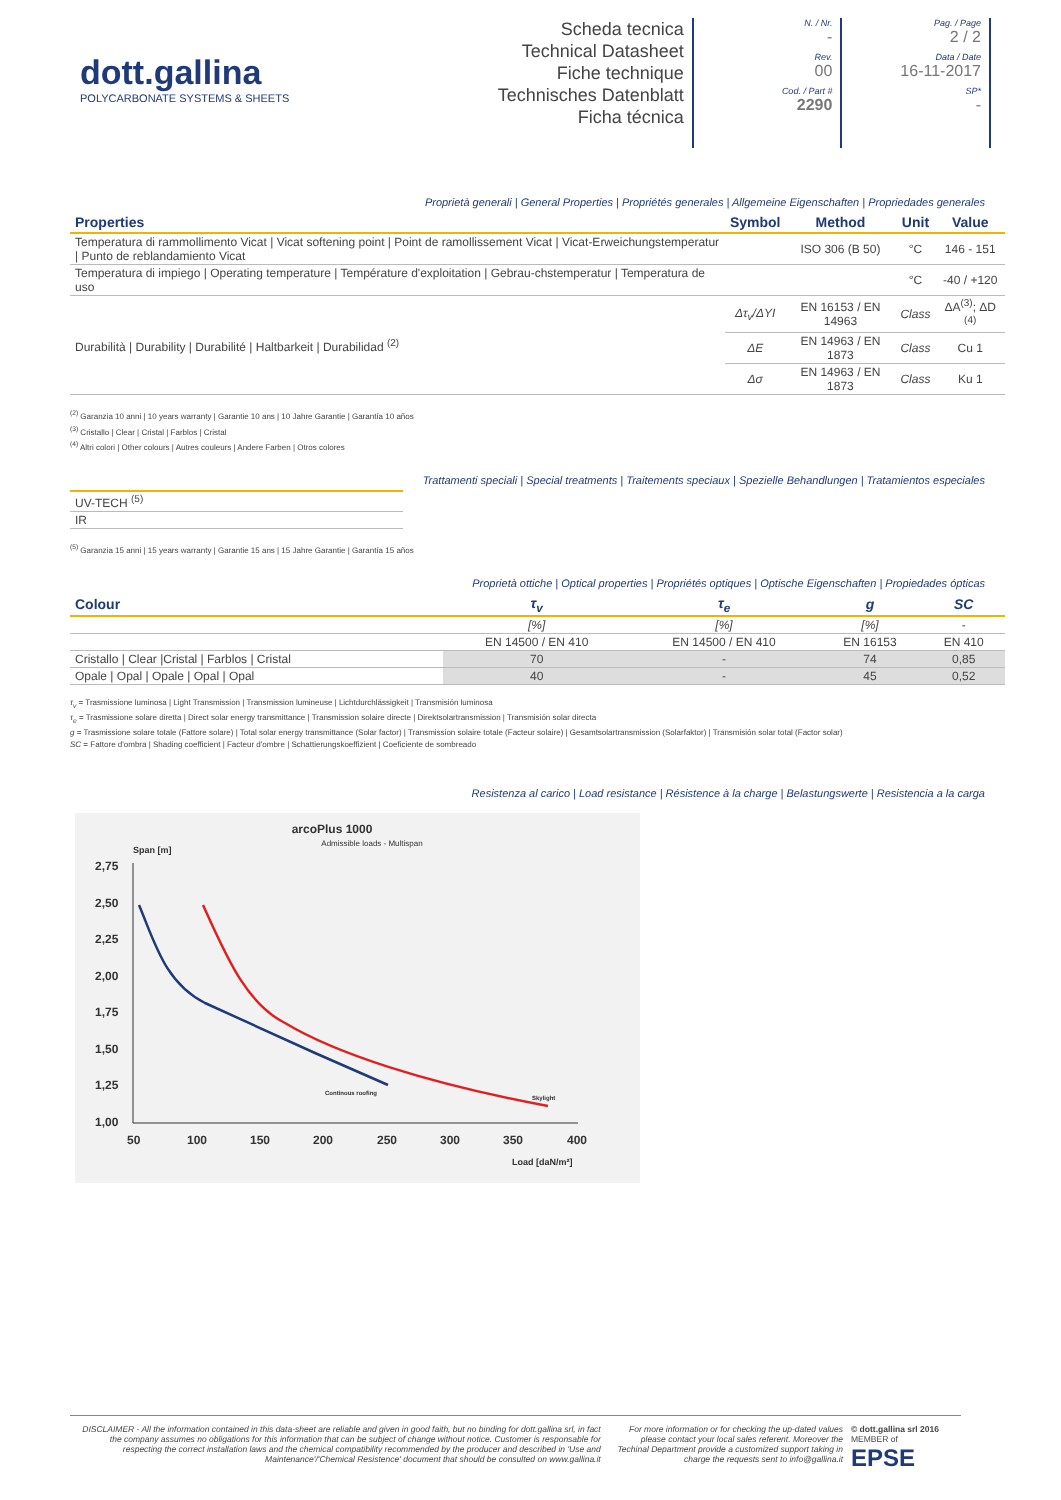dott.gallina
POLYCARBONATE SYSTEMS & SHEETS
Scheda tecnica
Technical Datasheet
Fiche technique
Technisches Datenblatt
Ficha técnica
N. / Nr.
-
Rev.
00
Cod. / Part #
2290
Pag. / Page
2 / 2
Data / Date
16-11-2017
SP*
-
Proprietà generali | General Properties | Propriétés generales | Allgemeine Eigenschaften | Propriedades generales
| Properties | Symbol | Method | Unit | Value |
| --- | --- | --- | --- | --- |
| Temperatura di rammollimento Vicat / Vicat softening point / Point de ramollissement Vicat / Vicat-Erweichungstemperatur / Punto de reblandamiento Vicat | | ISO 306 (B 50) | °C | 146 - 151 |
| Temperatura di impiego / Operating temperature / Température d'exploitation / Gebrau-chstemperatur / Temperatura de uso | | | °C | -40 / +120 |
| Durabilità / Durability / Durabilité / Haltbarkeit / Durabilidad <sup>(2)</sup> | Δτ<sub>v</sub>/ΔYI | EN 16153 / EN 14963 | Class | ΔA<sup>(3)</sup>; ΔD <sup>(4)</sup> |
| | ΔE | EN 14963 / EN 1873 | Class | Cu 1 |
| | Δσ | EN 14963 / EN 1873 | Class | Ku 1 |
<sup>(2)</sup> Garanzia 10 anni | 10 years warranty | Garantie 10 ans | 10 Jahre Garantie | Garantía 10 años
<sup>(3)</sup> Cristallo | Clear | Cristal | Farblos | Cristal
<sup>(4)</sup> Altri colori | Other colours | Autres couleurs | Andere Farben | Otros colores
Trattamenti speciali | Special treatments | Traitements speciaux | Spezielle Behandlungen | Tratamientos especiales
| UV-TECH <sup>(5)</sup> |
| IR |
<sup>(5)</sup> Garanzia 15 anni | 15 years warranty | Garantie 15 ans | 15 Jahre Garantie | Garantía 15 años
Proprietà ottiche | Optical properties | Propriétés optiques | Optische Eigenschaften | Propiedades ópticas
| Colour | τ<sub>v</sub> | τ<sub>e</sub> | g | SC |
| --- | --- | --- | --- | --- |
| | [%] | [%] | [%] | - |
| | EN 14500 / EN 410 | EN 14500 / EN 410 | EN 16153 | EN 410 |
| Cristallo / Clear /Cristal / Farblos / Cristal | 70 | - | 74 | 0,85 |
| Opale / Opal / Opale / Opal / Opal | 40 | - | 45 | 0,52 |
τ<sub>v</sub> = Trasmissione luminosa | Light Transmission | Transmission lumineuse | Lichtdurchlässigkeit | Transmisión luminosa
τ<sub>e</sub> = Trasmissione solare diretta | Direct solar energy transmittance | Transmission solaire directe | Direktsolartransmission | Transmisión solar directa
g = Trasmissione solare totale (Fattore solare) | Total solar energy transmittance (Solar factor) | Transmission solaire totale (Facteur solaire) | Gesamtsolartransmission (Solarfaktor) | Transmisión solar total (Factor solar)
SC = Fattore d'ombra | Shading coefficient | Facteur d'ombre | Schattierungskoeffizient | Coeficiente de sombreado
Resistenza al carico | Load resistance | Résistence à la charge | Belastungswerte | Resistencia a la carga
arcoPlus 1000
Admissible loads - Multispan
Span [m]
2,75
2,50
2,25
2,00
1,75
1,50
1,25
1,00
50
100
150
200
250
300
350
400
Load [daN/m²]
Continous roofing
Skylight
DISCLAIMER - All the information contained in this data-sheet are reliable and given in good faith, but no binding for dott.gallina srl, in fact the company assumes no obligations for this information that can be subject of change without notice. Customer is responsable for respecting the correct installation laws and the chemical compatibility recommended by the producer and described in 'Use and Maintenance'/'Chemical Resistence' document that should be consulted on www.gallina.it
For more information or for checking the up-dated values please contact your local sales referent. Moreover the Techinal Department provide a customized support taking in charge the requests sent to info@gallina.it
© dott.gallina srl 2016
MEMBER of
EPSE